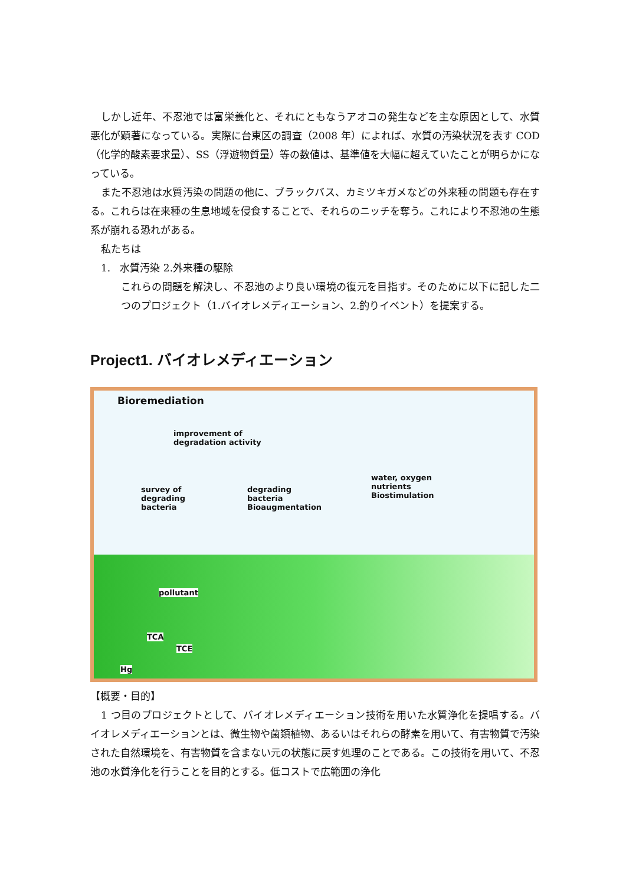しかし近年、不忍池では富栄養化と、それにともなうアオコの発生などを主な原因として、水質悪化が顕著になっている。実際に台東区の調査（2008 年）によれば、水質の汚染状況を表す COD（化学的酸素要求量）、SS（浮遊物質量）等の数値は、基準値を大幅に超えていたことが明らかになっている。
また不忍池は水質汚染の問題の他に、ブラックバス、カミツキガメなどの外来種の問題も存在する。これらは在来種の生息地域を侵食することで、それらのニッチを奪う。これにより不忍池の生態系が崩れる恐れがある。
私たちは
1. 水質汚染 2.外来種の駆除
これらの問題を解決し、不忍池のより良い環境の復元を目指す。そのために以下に記した二つのプロジェクト（1.バイオレメディエーション、2.釣りイベント）を提案する。
Project1. バイオレメディエーション
Bioremediation
improvement of
degradation activity
survey of
degrading
bacteria
degrading
bacteria
Bioaugmentation
water, oxygen
nutrients
Biostimulation
pollutant
TCA
TCE
Hg
【概要・目的】
1 つ目のプロジェクトとして、バイオレメディエーション技術を用いた水質浄化を提唱する。バイオレメディエーションとは、微生物や菌類植物、あるいはそれらの酵素を用いて、有害物質で汚染された自然環境を、有害物質を含まない元の状態に戻す処理のことである。この技術を用いて、不忍池の水質浄化を行うことを目的とする。低コストで広範囲の浄化